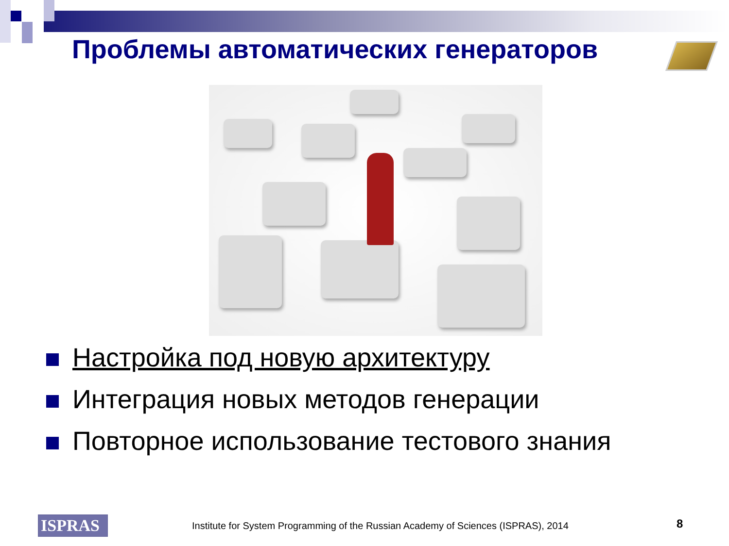Проблемы автоматических генераторов
Настройка под новую архитектуру
Интеграция новых методов генерации
Повторное использование тестового знания
ISPRAS
Institute for System Programming of the Russian Academy of Sciences (ISPRAS), 2014
8